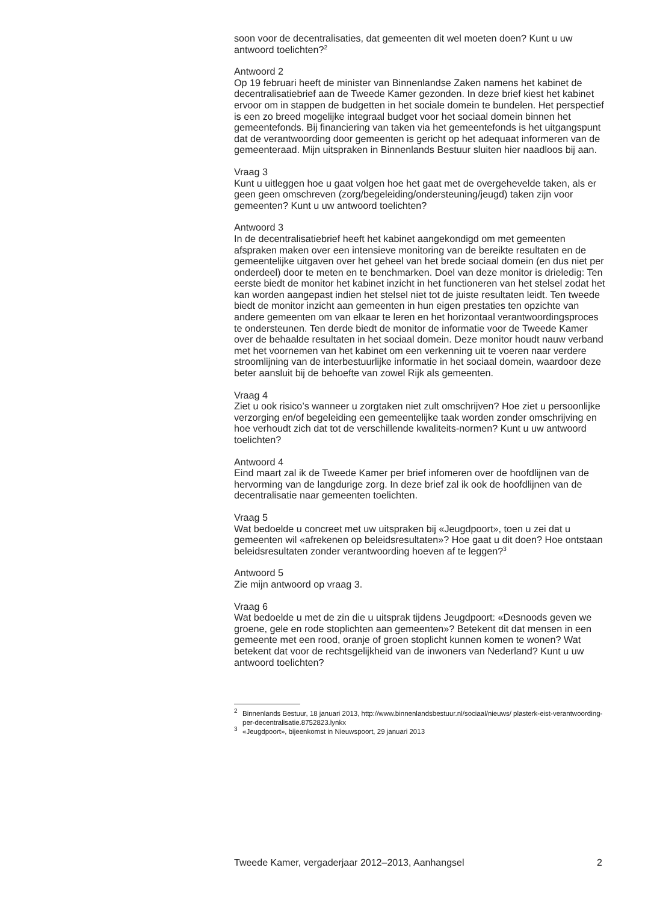soon voor de decentralisaties, dat gemeenten dit wel moeten doen? Kunt u uw antwoord toelichten?<sup>2</sup>
Antwoord 2
Op 19 februari heeft de minister van Binnenlandse Zaken namens het kabinet de decentralisatiebrief aan de Tweede Kamer gezonden. In deze brief kiest het kabinet ervoor om in stappen de budgetten in het sociale domein te bundelen. Het perspectief is een zo breed mogelijke integraal budget voor het sociaal domein binnen het gemeentefonds. Bij financiering van taken via het gemeentefonds is het uitgangspunt dat de verantwoording door gemeenten is gericht op het adequaat informeren van de gemeenteraad. Mijn uitspraken in Binnenlands Bestuur sluiten hier naadloos bij aan.
Vraag 3
Kunt u uitleggen hoe u gaat volgen hoe het gaat met de overgehevelde taken, als er geen geen omschreven (zorg/begeleiding/ondersteuning/jeugd) taken zijn voor gemeenten? Kunt u uw antwoord toelichten?
Antwoord 3
In de decentralisatiebrief heeft het kabinet aangekondigd om met gemeenten afspraken maken over een intensieve monitoring van de bereikte resultaten en de gemeentelijke uitgaven over het geheel van het brede sociaal domein (en dus niet per onderdeel) door te meten en te benchmarken. Doel van deze monitor is drieledig: Ten eerste biedt de monitor het kabinet inzicht in het functioneren van het stelsel zodat het kan worden aangepast indien het stelsel niet tot de juiste resultaten leidt. Ten tweede biedt de monitor inzicht aan gemeenten in hun eigen prestaties ten opzichte van andere gemeenten om van elkaar te leren en het horizontaal verantwoordingsproces te ondersteunen. Ten derde biedt de monitor de informatie voor de Tweede Kamer over de behaalde resultaten in het sociaal domein. Deze monitor houdt nauw verband met het voornemen van het kabinet om een verkenning uit te voeren naar verdere stroomlijning van de interbestuurlijke informatie in het sociaal domein, waardoor deze beter aansluit bij de behoefte van zowel Rijk als gemeenten.
Vraag 4
Ziet u ook risico’s wanneer u zorgtaken niet zult omschrijven? Hoe ziet u persoonlijke verzorging en/of begeleiding een gemeentelijke taak worden zonder omschrijving en hoe verhoudt zich dat tot de verschillende kwaliteits-normen? Kunt u uw antwoord toelichten?
Antwoord 4
Eind maart zal ik de Tweede Kamer per brief infomeren over de hoofdlijnen van de hervorming van de langdurige zorg. In deze brief zal ik ook de hoofdlijnen van de decentralisatie naar gemeenten toelichten.
Vraag 5
Wat bedoelde u concreet met uw uitspraken bij «Jeugdpoort», toen u zei dat u gemeenten wil «afrekenen op beleidsresultaten»? Hoe gaat u dit doen? Hoe ontstaan beleidsresultaten zonder verantwoording hoeven af te leggen?<sup>3</sup>
Antwoord 5
Zie mijn antwoord op vraag 3.
Vraag 6
Wat bedoelde u met de zin die u uitsprak tijdens Jeugdpoort: «Desnoods geven we groene, gele en rode stoplichten aan gemeenten»? Betekent dit dat mensen in een gemeente met een rood, oranje of groen stoplicht kunnen komen te wonen? Wat betekent dat voor de rechtsgelijkheid van de inwoners van Nederland? Kunt u uw antwoord toelichten?
<sup>2</sup>
Binnenlands Bestuur, 18 januari 2013, http://www.binnenlandsbestuur.nl/sociaal/nieuws/ plasterk-eist-verantwoording-per-decentralisatie.8752823.lynkx
<sup>3</sup>
«Jeugdpoort», bijeenkomst in Nieuwspoort, 29 januari 2013
Tweede Kamer, vergaderjaar 2012–2013, Aanhangsel 2